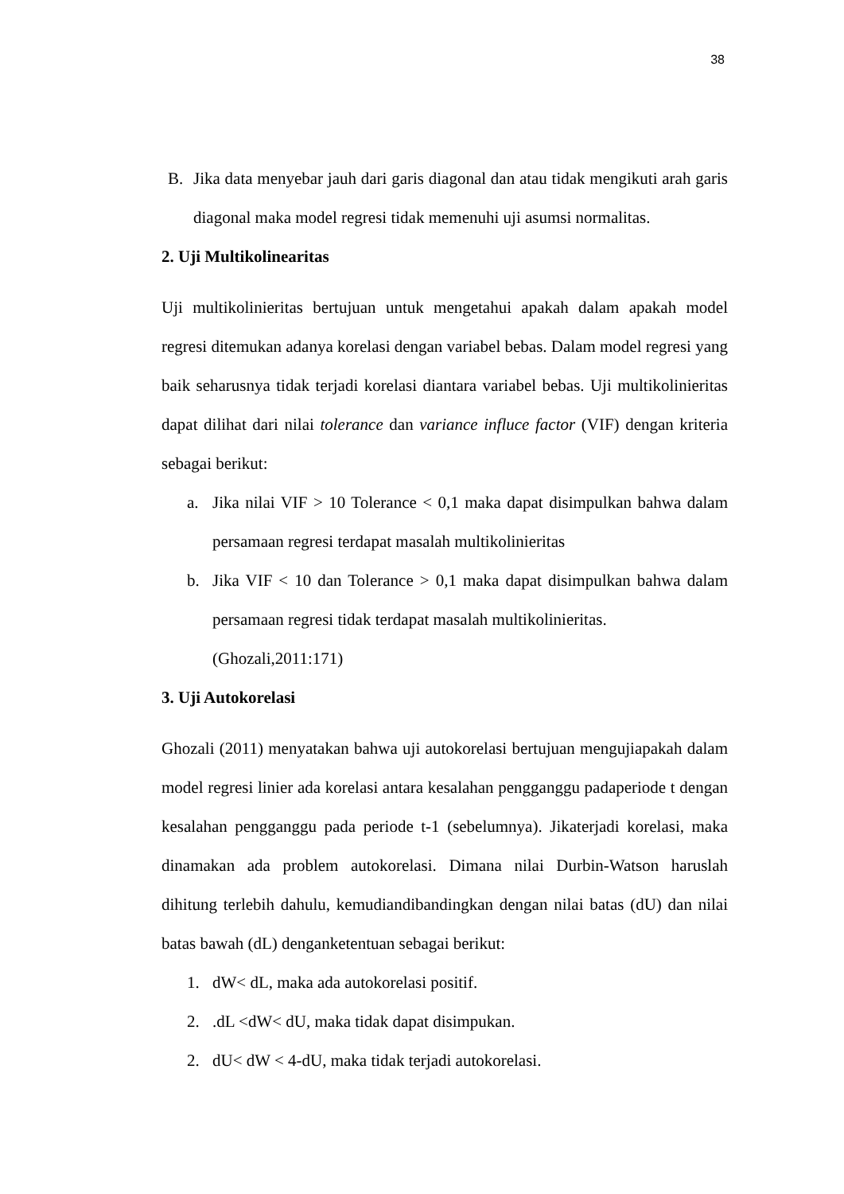38
B. Jika data menyebar jauh dari garis diagonal dan atau tidak mengikuti arah garis diagonal maka model regresi tidak memenuhi uji asumsi normalitas.
2. Uji Multikolinearitas
Uji multikolinieritas bertujuan untuk mengetahui apakah dalam apakah model regresi ditemukan adanya korelasi dengan variabel bebas. Dalam model regresi yang baik seharusnya tidak terjadi korelasi diantara variabel bebas. Uji multikolinieritas dapat dilihat dari nilai tolerance dan variance influce factor (VIF) dengan kriteria sebagai berikut:
a. Jika nilai VIF > 10 Tolerance < 0,1 maka dapat disimpulkan bahwa dalam persamaan regresi terdapat masalah multikolinieritas
b. Jika VIF < 10 dan Tolerance > 0,1 maka dapat disimpulkan bahwa dalam persamaan regresi tidak terdapat masalah multikolinieritas.
(Ghozali,2011:171)
3. Uji Autokorelasi
Ghozali (2011) menyatakan bahwa uji autokorelasi bertujuan mengujiapakah dalam model regresi linier ada korelasi antara kesalahan pengganggu padaperiode t dengan kesalahan pengganggu pada periode t-1 (sebelumnya). Jikaterjadi korelasi, maka dinamakan ada problem autokorelasi. Dimana nilai Durbin-Watson haruslah dihitung terlebih dahulu, kemudiandibandingkan dengan nilai batas (dU) dan nilai batas bawah (dL) denganketentuan sebagai berikut:
1. dW< dL, maka ada autokorelasi positif.
2..dL <dW< dU, maka tidak dapat disimpukan.
2. dU< dW < 4-dU, maka tidak terjadi autokorelasi.